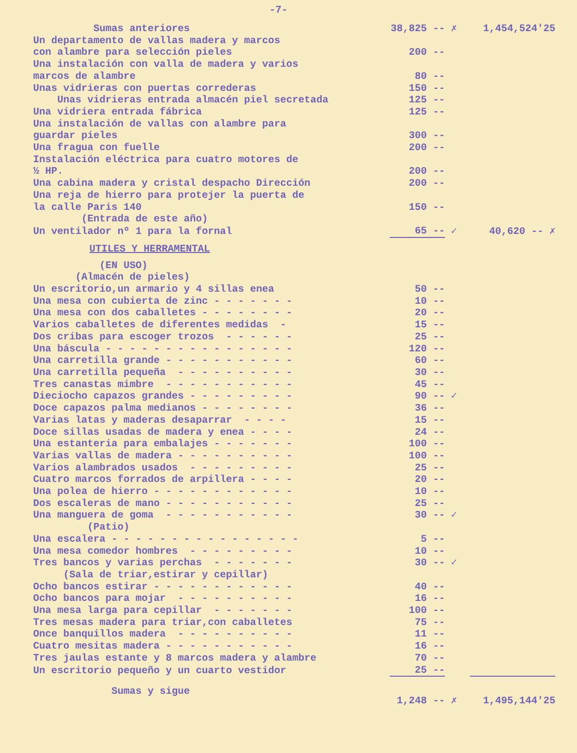-7-
| Sumas anteriores | 38,825 -- | ✗ | 1,454,524'25 |
| Un departamento de vallas madera y marcos | | | |
| con alambre para selección pieles | 200 -- | | |
| Una instalación con valla de madera y varios | | | |
| marcos de alambre | 80 -- | | |
| Unas vidrieras con puertas correderas | 150 -- | | |
| Unas vidrieras entrada almacén piel secretada | 125 -- | | |
| Una vidriera entrada fábrica | 125 -- | | |
| Una instalación de vallas con alambre para | | | |
| guardar pieles | 300 -- | | |
| Una fragua con fuelle | 200 -- | | |
| Instalación eléctrica para cuatro motores de | | | |
| ½ HP. | 200 -- | | |
| Una cabina madera y cristal despacho Dirección | 200 -- | | |
| Una reja de hierro para protejer la puerta de | | | |
| la calle Paris 140 | 150 -- | | |
| (Entrada de este año) | | | |
| Un ventilador nº 1 para la fornal | 65 -- | ✓ | 40,620 -- ✗ |
UTILES Y HERRAMENTAL
| (EN USO) | | | |
| (Almacén de pieles) | | | |
| Un escritorio,un armario y 4 sillas enea | 50 -- | | |
| Una mesa con cubierta de zinc - - - - - - - | 10 -- | | |
| Una mesa con dos caballetes - - - - - - - - | 20 -- | | |
| Varios caballetes de diferentes medidas - | 15 -- | | |
| Dos cribas para escoger trozos - - - - - - | 25 -- | | |
| Una báscula - - - - - - - - - - - - - - - - | 120 -- | | |
| Una carretilla grande - - - - - - - - - - - | 60 -- | | |
| Una carretilla pequeña - - - - - - - - - - | 30 -- | | |
| Tres canastas mimbre - - - - - - - - - - - | 45 -- | | |
| Dieciocho capazos grandes - - - - - - - - - | 90 -- | ✓ | |
| Doce capazos palma medianos - - - - - - - - | 36 -- | | |
| Varias latas y maderas desaparrar - - - - | 15 -- | | |
| Doce sillas usadas de madera y enea - - - - | 24 -- | | |
| Una estanteria para embalajes - - - - - - - | 100 -- | | |
| Varias vallas de madera - - - - - - - - - - | 100 -- | | |
| Varios alambrados usados - - - - - - - - - | 25 -- | | |
| Cuatro marcos forrados de arpillera - - - - | 20 -- | | |
| Una polea de hierro - - - - - - - - - - - - | 10 -- | | |
| Dos escaleras de mano - - - - - - - - - - - | 25 -- | | |
| Una manguera de goma - - - - - - - - - - - | 30 -- | ✓ | |
| (Patio) | | | |
| Una escalera - - - - - - - - - - - - - - - - | 5 -- | | |
| Una mesa comedor hombres - - - - - - - - - | 10 -- | | |
| Tres bancos y varias perchas - - - - - - - | 30 -- | ✓ | |
| (Sala de triar,estirar y cepillar) | | | |
| Ocho bancos estirar - - - - - - - - - - - - | 40 -- | | |
| Ocho bancos para mojar - - - - - - - - - - | 16 -- | | |
| Una mesa larga para cepillar - - - - - - - | 100 -- | | |
| Tres mesas madera para triar,con caballetes | 75 -- | | |
| Once banquillos madera - - - - - - - - - - | 11 -- | | |
| Cuatro mesitas madera - - - - - - - - - - - | 16 -- | | |
| Tres jaulas estante y 8 marcos madera y alambre | 70 -- | | |
| Un escritorio pequeño y un cuarto vestidor | 25 -- | | |
| Sumas y sigue | 1,248 -- | ✗ | 1,495,144'25 |